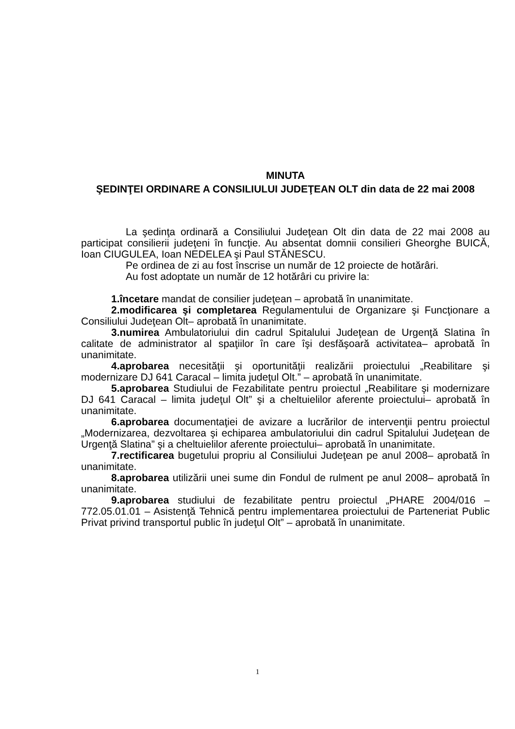MINUTA
ŞEDINŢEI ORDINARE A CONSILIULUI JUDEŢEAN OLT din data de 22 mai 2008
La şedinţa ordinară a Consiliului Judeţean Olt din data de 22 mai 2008 au participat consilierii judeţeni în funcţie. Au absentat domnii consilieri Gheorghe BUICĂ, Ioan CIUGULEA, Ioan NEDELEA şi Paul STĂNESCU.
Pe ordinea de zi au fost înscrise un număr de 12 proiecte de hotărâri.
Au fost adoptate un număr de 12 hotărâri cu privire la:
1.încetare mandat de consilier judeţean – aprobată în unanimitate.
2.modificarea şi completarea Regulamentului de Organizare şi Funcţionare a Consiliului Judeţean Olt– aprobată în unanimitate.
3.numirea Ambulatoriului din cadrul Spitalului Judeţean de Urgenţă Slatina în calitate de administrator al spaţiilor în care îşi desfăşoară activitatea– aprobată în unanimitate.
4.aprobarea necesităţii şi oportunităţii realizării proiectului „Reabilitare şi modernizare DJ 641 Caracal – limita judeţul Olt.” – aprobată în unanimitate.
5.aprobarea Studiului de Fezabilitate pentru proiectul „Reabilitare şi modernizare DJ 641 Caracal – limita judeţul Olt” şi a cheltuielilor aferente proiectului– aprobată în unanimitate.
6.aprobarea documentaţiei de avizare a lucrărilor de intervenţii pentru proiectul „Modernizarea, dezvoltarea şi echiparea ambulatoriului din cadrul Spitalului Judeţean de Urgenţă Slatina” şi a cheltuielilor aferente proiectului– aprobată în unanimitate.
7.rectificarea bugetului propriu al Consiliului Judeţean pe anul 2008– aprobată în unanimitate.
8.aprobarea utilizării unei sume din Fondul de rulment pe anul 2008– aprobată în unanimitate.
9.aprobarea studiului de fezabilitate pentru proiectul „PHARE 2004/016 – 772.05.01.01 – Asistenţă Tehnică pentru implementarea proiectului de Parteneriat Public Privat privind transportul public în judeţul Olt” – aprobată în unanimitate.
1